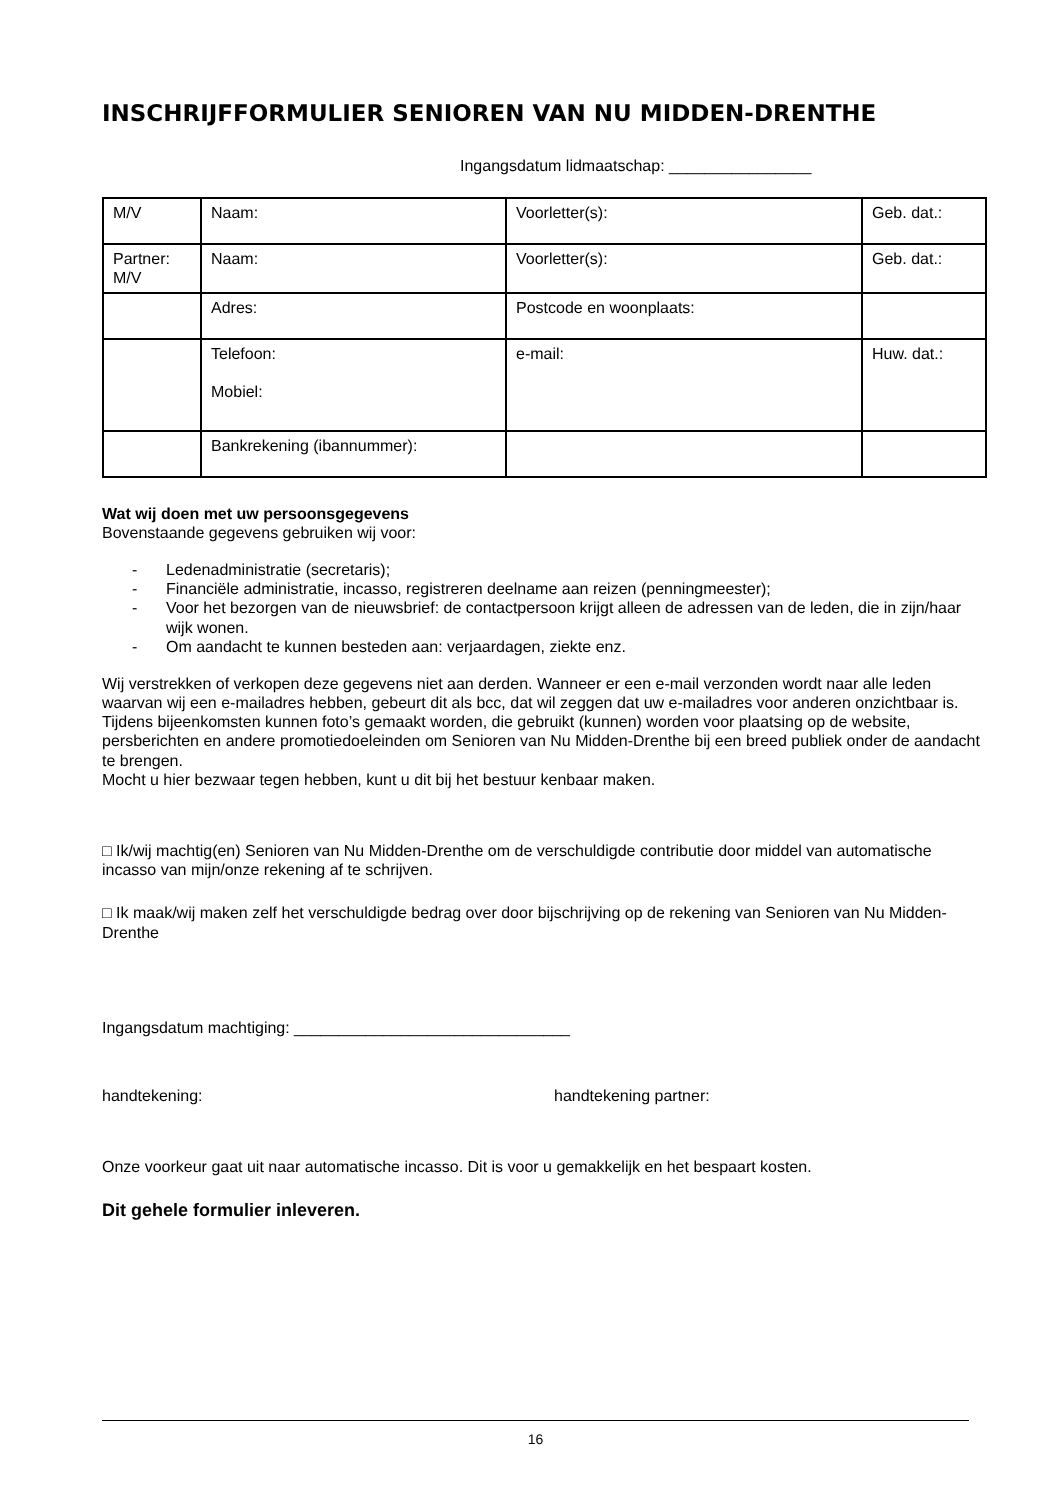INSCHRIJFFORMULIER SENIOREN VAN NU MIDDEN-DRENTHE
Ingangsdatum lidmaatschap: ________________
| M/V | Naam: | Voorletter(s): | Geb. dat.: |
| Partner: M/V | Naam: | Voorletter(s): | Geb. dat.: |
| | Adres: | Postcode en woonplaats: | |
| | Telefoon: Mobiel: | e-mail: | Huw. dat.: |
| | Bankrekening (ibannummer): | | |
Wat wij doen met uw persoonsgegevens
Bovenstaande gegevens gebruiken wij voor:
- Ledenadministratie (secretaris);
- Financiële administratie, incasso, registreren deelname aan reizen (penningmeester);
- Voor het bezorgen van de nieuwsbrief: de contactpersoon krijgt alleen de adressen van de leden, die in zijn/haar wijk wonen.
- Om aandacht te kunnen besteden aan: verjaardagen, ziekte enz.
Wij verstrekken of verkopen deze gegevens niet aan derden. Wanneer er een e-mail verzonden wordt naar alle leden waarvan wij een e-mailadres hebben, gebeurt dit als bcc, dat wil zeggen dat uw e-mailadres voor anderen onzichtbaar is.
Tijdens bijeenkomsten kunnen foto’s gemaakt worden, die gebruikt (kunnen) worden voor plaatsing op de website, persberichten en andere promotiedoeleinden om Senioren van Nu Midden-Drenthe bij een breed publiek onder de aandacht te brengen.
Mocht u hier bezwaar tegen hebben, kunt u dit bij het bestuur kenbaar maken.
□ Ik/wij machtig(en) Senioren van Nu Midden-Drenthe om de verschuldigde contributie door middel van automatische incasso van mijn/onze rekening af te schrijven.
□ Ik maak/wij maken zelf het verschuldigde bedrag over door bijschrijving op de rekening van Senioren van Nu Midden-Drenthe
Ingangsdatum machtiging: _______________________________
handtekening: handtekening partner:
Onze voorkeur gaat uit naar automatische incasso. Dit is voor u gemakkelijk en het bespaart kosten.
Dit gehele formulier inleveren.
16